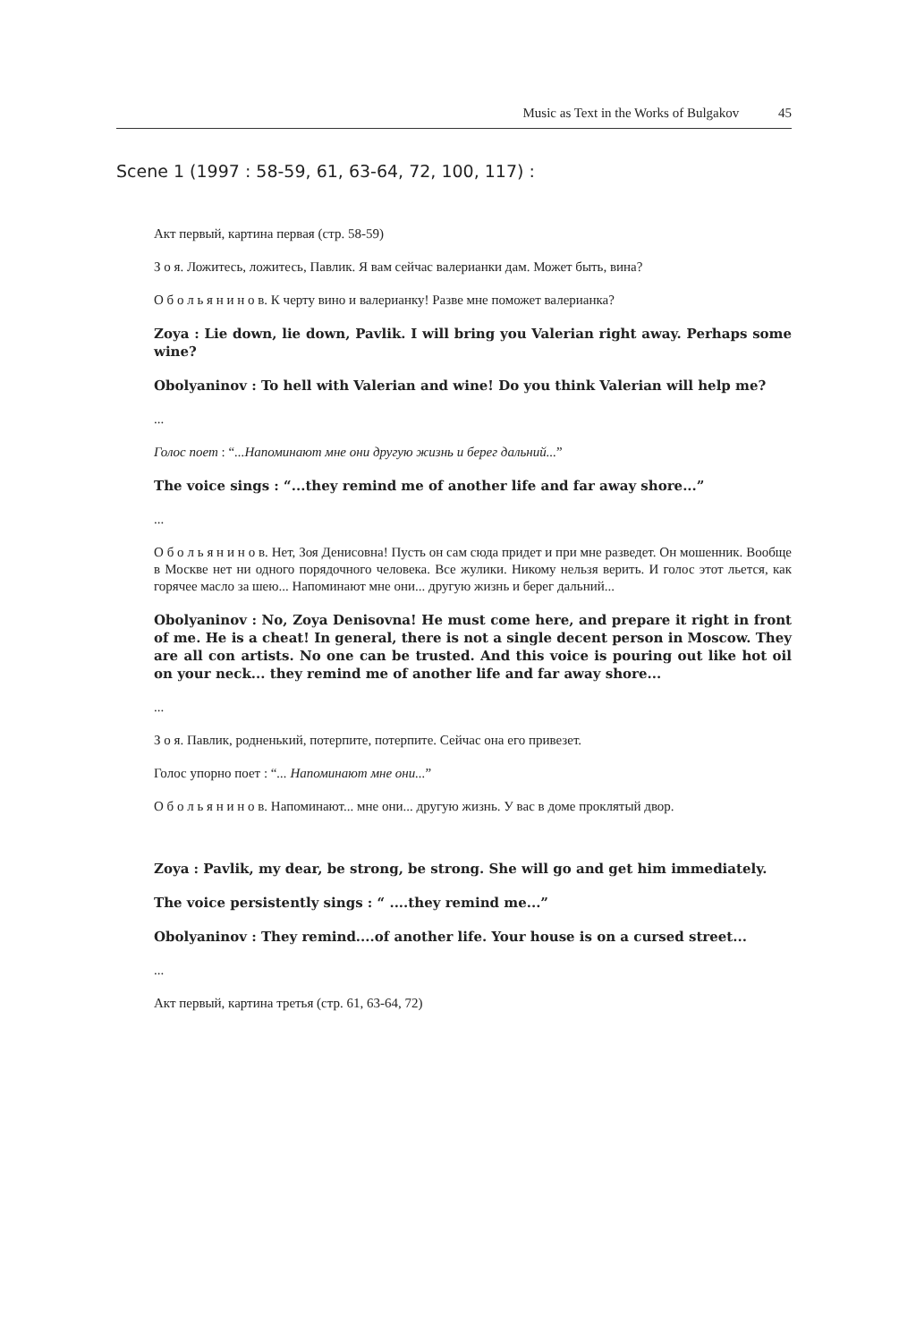Music as Text in the Works of Bulgakov 45
Scene 1 (1997 : 58-59, 61, 63-64, 72, 100, 117) :
Акт первый, картина первая (стр. 58-59)
З о я. Ложитесь, ложитесь, Павлик. Я вам сейчас валерианки дам. Может быть, вина?
О б о л ь я н и н о в. К черту вино и валерианку! Разве мне поможет валерианка?
Zoya : Lie down, lie down, Pavlik. I will bring you Valerian right away. Perhaps some wine?
Obolyaninov : To hell with Valerian and wine! Do you think Valerian will help me?
...
Голос поет : “...Напоминают мне они другую жизнь и берег дальний...”
The voice sings : “...they remind me of another life and far away shore...”
...
О б о л ь я н и н о в. Нет, Зоя Денисовна! Пусть он сам сюда придет и при мне разведет. Он мошенник. Вообще в Москве нет ни одного порядочного человека. Все жулики. Никому нельзя верить. И голос этот льется, как горячее масло за шею... Напоминают мне они... другую жизнь и берег дальний...
Obolyaninov : No, Zoya Denisovna! He must come here, and prepare it right in front of me. He is a cheat! In general, there is not a single decent person in Moscow. They are all con artists. No one can be trusted. And this voice is pouring out like hot oil on your neck... they remind me of another life and far away shore...
...
З о я. Павлик, родненький, потерпите, потерпите. Сейчас она его привезет.
Голос упорно поет : “... Напоминают мне они...”
О б о л ь я н и н о в. Напоминают... мне они... другую жизнь. У вас в доме проклятый двор.
Zoya : Pavlik, my dear, be strong, be strong. She will go and get him immediately.
The voice persistently sings : “ ....they remind me...”
Obolyaninov : They remind....of another life. Your house is on a cursed street...
...
Акт первый, картина третья (стр. 61, 63-64, 72)